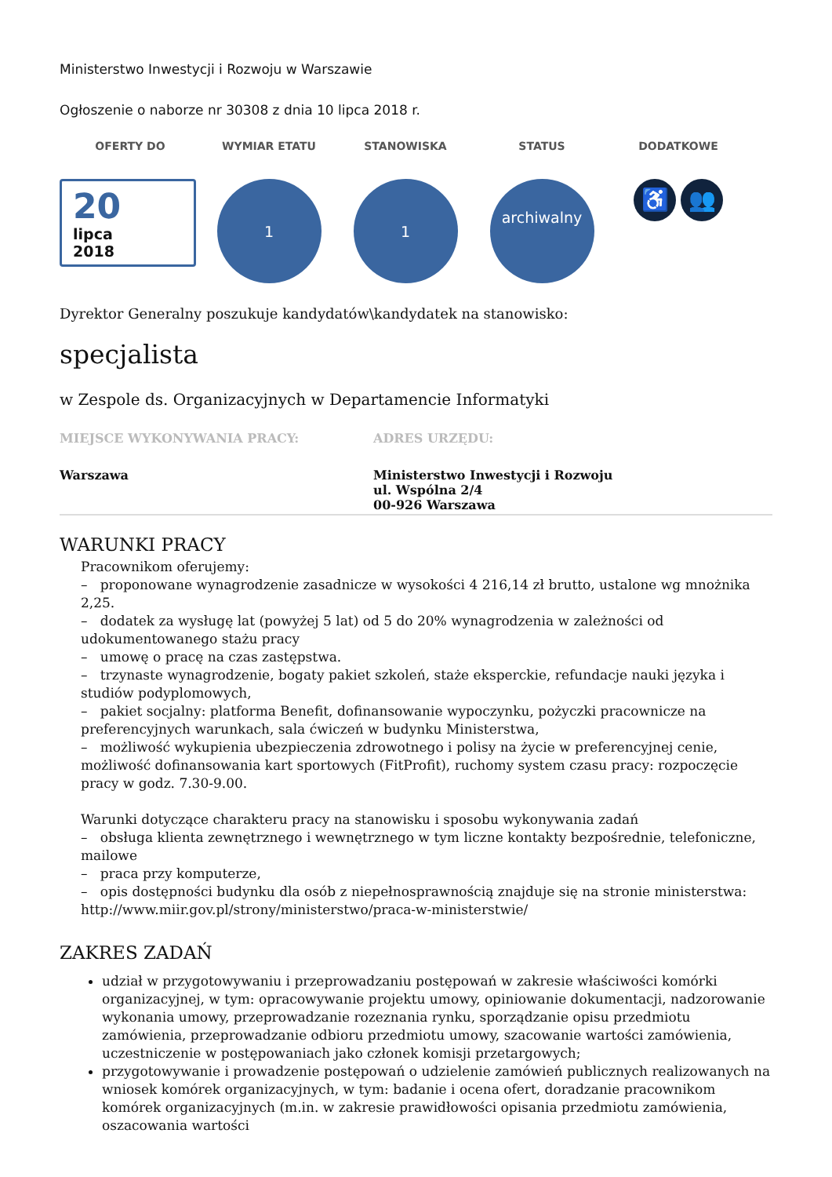Ministerstwo Inwestycji i Rozwoju w Warszawie
Ogłoszenie o naborze nr 30308 z dnia 10 lipca 2018 r.
OFERTY DO
WYMIAR ETATU
STANOWISKA
STATUS
DODATKOWE
20
lipca
2018
1
1
archiwalny
♿ 👥
Dyrektor Generalny poszukuje kandydatów\kandydatek na stanowisko:
specjalista
w Zespole ds. Organizacyjnych w Departamencie Informatyki
MIEJSCE WYKONYWANIA PRACY:
Warszawa
ADRES URZĘDU:
Ministerstwo Inwestycji i Rozwoju
ul. Wspólna 2/4
00-926 Warszawa
WARUNKI PRACY
Pracownikom oferujemy:
– proponowane wynagrodzenie zasadnicze w wysokości 4 216,14 zł brutto, ustalone wg mnożnika 2,25.
– dodatek za wysługę lat (powyżej 5 lat) od 5 do 20% wynagrodzenia w zależności od udokumentowanego stażu pracy
– umowę o pracę na czas zastępstwa.
– trzynaste wynagrodzenie, bogaty pakiet szkoleń, staże eksperckie, refundacje nauki języka i studiów podyplomowych,
– pakiet socjalny: platforma Benefit, dofinansowanie wypoczynku, pożyczki pracownicze na preferencyjnych warunkach, sala ćwiczeń w budynku Ministerstwa,
– możliwość wykupienia ubezpieczenia zdrowotnego i polisy na życie w preferencyjnej cenie, możliwość dofinansowania kart sportowych (FitProfit), ruchomy system czasu pracy: rozpoczęcie pracy w godz. 7.30-9.00.
Warunki dotyczące charakteru pracy na stanowisku i sposobu wykonywania zadań
– obsługa klienta zewnętrznego i wewnętrznego w tym liczne kontakty bezpośrednie, telefoniczne, mailowe
– praca przy komputerze,
– opis dostępności budynku dla osób z niepełnosprawnością znajduje się na stronie ministerstwa: http://www.miir.gov.pl/strony/ministerstwo/praca-w-ministerstwie/
ZAKRES ZADAŃ
udział w przygotowywaniu i przeprowadzaniu postępowań w zakresie właściwości komórki organizacyjnej, w tym: opracowywanie projektu umowy, opiniowanie dokumentacji, nadzorowanie wykonania umowy, przeprowadzanie rozeznania rynku, sporządzanie opisu przedmiotu zamówienia, przeprowadzanie odbioru przedmiotu umowy, szacowanie wartości zamówienia, uczestniczenie w postępowaniach jako członek komisji przetargowych;
przygotowywanie i prowadzenie postępowań o udzielenie zamówień publicznych realizowanych na wniosek komórek organizacyjnych, w tym: badanie i ocena ofert, doradzanie pracownikom komórek organizacyjnych (m.in. w zakresie prawidłowości opisania przedmiotu zamówienia, oszacowania wartości